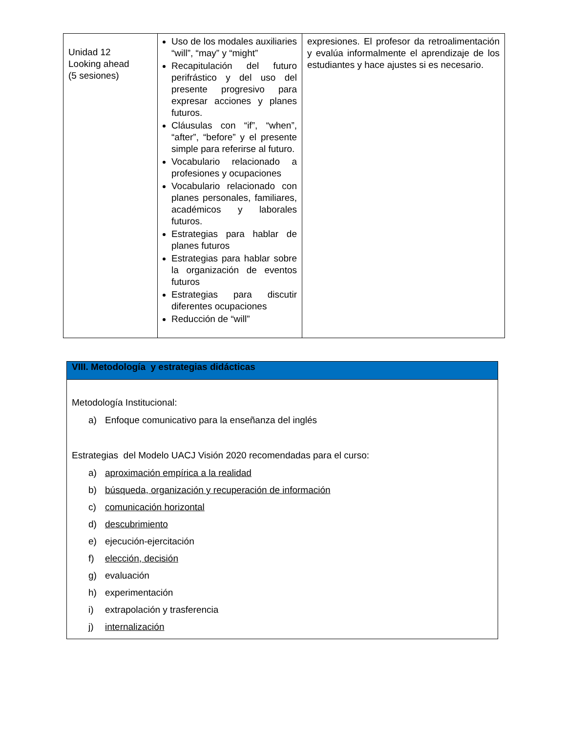| Unidad 12 Looking ahead (5 sesiones) | Uso de los modales auxiliaries “will”, “may” y “might” Recapitulación del futuro perifrástico y del uso del presente progresivo para expresar acciones y planes futuros. Cláusulas con “if”, “when”, “after”, “before” y el presente simple para referirse al futuro. Vocabulario relacionado a profesiones y ocupaciones Vocabulario relacionado con planes personales, familiares, académicos y laborales futuros. Estrategias para hablar de planes futuros Estrategias para hablar sobre la organización de eventos futuros Estrategias para discutir diferentes ocupaciones Reducción de “will” | expresiones. El profesor da retroalimentación y evalúa informalmente el aprendizaje de los estudiantes y hace ajustes si es necesario. |
| VIII. Metodología y estrategias didácticas |
| Metodología Institucional: a) Enfoque comunicativo para la enseñanza del inglés Estrategias del Modelo UACJ Visión 2020 recomendadas para el curso: a) aproximación empírica a la realidad b) búsqueda, organización y recuperación de información c) comunicación horizontal d) descubrimiento e) ejecución-ejercitación f) elección, decisión g) evaluación h) experimentación i) extrapolación y trasferencia j) internalización |